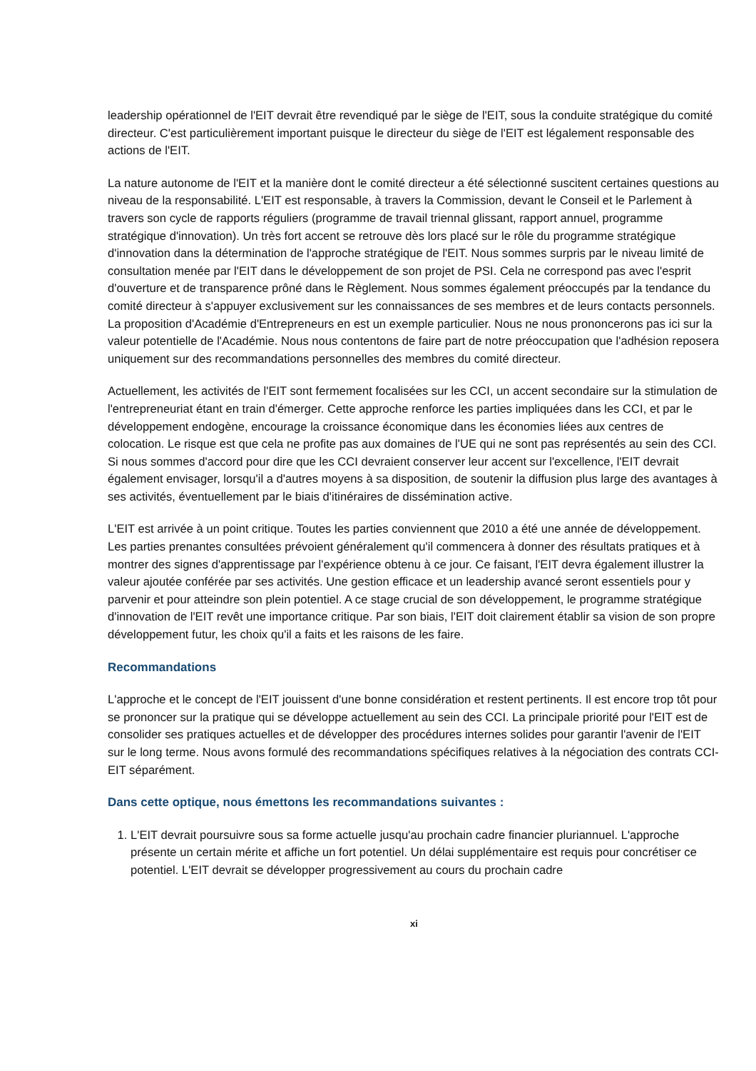leadership opérationnel de l'EIT devrait être revendiqué par le siège de l'EIT, sous la conduite stratégique du comité directeur. C'est particulièrement important puisque le directeur du siège de l'EIT est légalement responsable des actions de l'EIT.
La nature autonome de l'EIT et la manière dont le comité directeur a été sélectionné suscitent certaines questions au niveau de la responsabilité. L'EIT est responsable, à travers la Commission, devant le Conseil et le Parlement à travers son cycle de rapports réguliers (programme de travail triennal glissant, rapport annuel, programme stratégique d'innovation). Un très fort accent se retrouve dès lors placé sur le rôle du programme stratégique d'innovation dans la détermination de l'approche stratégique de l'EIT. Nous sommes surpris par le niveau limité de consultation menée par l'EIT dans le développement de son projet de PSI. Cela ne correspond pas avec l'esprit d'ouverture et de transparence prôné dans le Règlement. Nous sommes également préoccupés par la tendance du comité directeur à s'appuyer exclusivement sur les connaissances de ses membres et de leurs contacts personnels. La proposition d'Académie d'Entrepreneurs en est un exemple particulier. Nous ne nous prononcerons pas ici sur la valeur potentielle de l'Académie. Nous nous contentons de faire part de notre préoccupation que l'adhésion reposera uniquement sur des recommandations personnelles des membres du comité directeur.
Actuellement, les activités de l'EIT sont fermement focalisées sur les CCI, un accent secondaire sur la stimulation de l'entrepreneuriat étant en train d'émerger. Cette approche renforce les parties impliquées dans les CCI, et par le développement endogène, encourage la croissance économique dans les économies liées aux centres de colocation. Le risque est que cela ne profite pas aux domaines de l'UE qui ne sont pas représentés au sein des CCI. Si nous sommes d'accord pour dire que les CCI devraient conserver leur accent sur l'excellence, l'EIT devrait également envisager, lorsqu'il a d'autres moyens à sa disposition, de soutenir la diffusion plus large des avantages à ses activités, éventuellement par le biais d'itinéraires de dissémination active.
L'EIT est arrivée à un point critique. Toutes les parties conviennent que 2010 a été une année de développement. Les parties prenantes consultées prévoient généralement qu'il commencera à donner des résultats pratiques et à montrer des signes d'apprentissage par l'expérience obtenu à ce jour. Ce faisant, l'EIT devra également illustrer la valeur ajoutée conférée par ses activités. Une gestion efficace et un leadership avancé seront essentiels pour y parvenir et pour atteindre son plein potentiel. A ce stage crucial de son développement, le programme stratégique d'innovation de l'EIT revêt une importance critique. Par son biais, l'EIT doit clairement établir sa vision de son propre développement futur, les choix qu'il a faits et les raisons de les faire.
Recommandations
L'approche et le concept de l'EIT jouissent d'une bonne considération et restent pertinents. Il est encore trop tôt pour se prononcer sur la pratique qui se développe actuellement au sein des CCI. La principale priorité pour l'EIT est de consolider ses pratiques actuelles et de développer des procédures internes solides pour garantir l'avenir de l'EIT sur le long terme. Nous avons formulé des recommandations spécifiques relatives à la négociation des contrats CCI-EIT séparément.
Dans cette optique, nous émettons les recommandations suivantes :
1. L'EIT devrait poursuivre sous sa forme actuelle jusqu'au prochain cadre financier pluriannuel. L'approche présente un certain mérite et affiche un fort potentiel. Un délai supplémentaire est requis pour concrétiser ce potentiel. L'EIT devrait se développer progressivement au cours du prochain cadre
xi